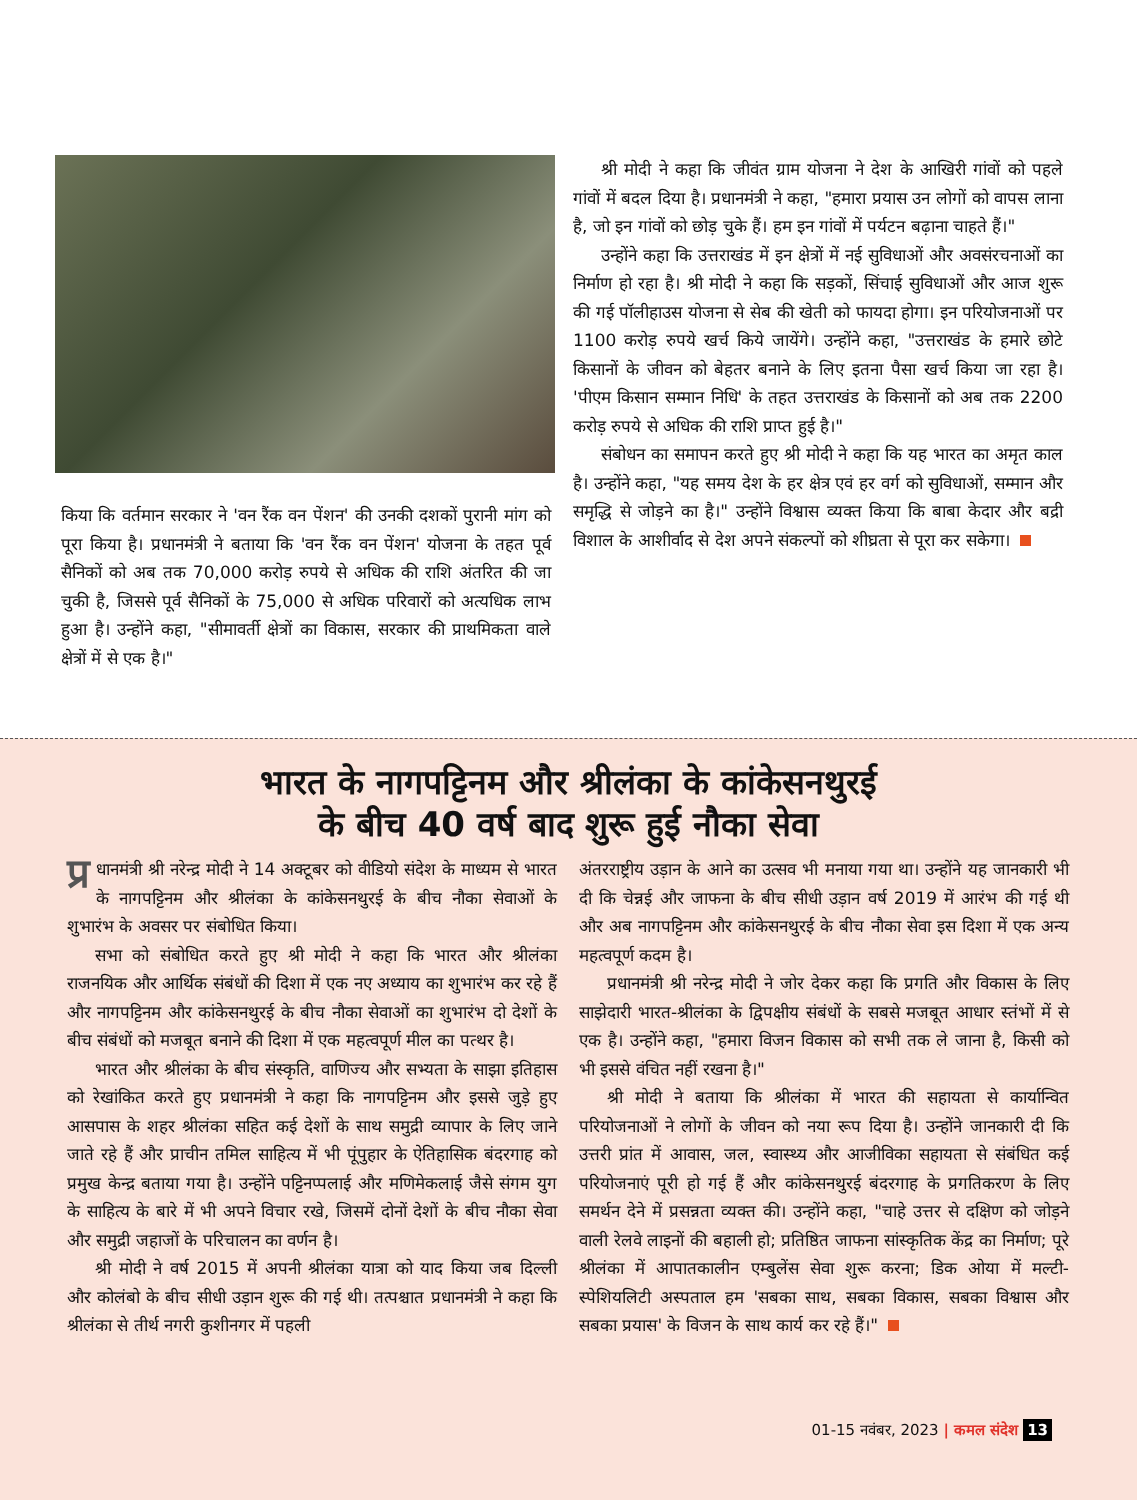किया कि वर्तमान सरकार ने 'वन रैंक वन पेंशन' की उनकी दशकों पुरानी मांग को पूरा किया है। प्रधानमंत्री ने बताया कि 'वन रैंक वन पेंशन' योजना के तहत पूर्व सैनिकों को अब तक 70,000 करोड़ रुपये से अधिक की राशि अंतरित की जा चुकी है, जिससे पूर्व सैनिकों के 75,000 से अधिक परिवारों को अत्यधिक लाभ हुआ है। उन्होंने कहा, "सीमावर्ती क्षेत्रों का विकास, सरकार की प्राथमिकता वाले क्षेत्रों में से एक है।"
श्री मोदी ने कहा कि जीवंत ग्राम योजना ने देश के आखिरी गांवों को पहले गांवों में बदल दिया है। प्रधानमंत्री ने कहा, "हमारा प्रयास उन लोगों को वापस लाना है, जो इन गांवों को छोड़ चुके हैं। हम इन गांवों में पर्यटन बढ़ाना चाहते हैं।"
उन्होंने कहा कि उत्तराखंड में इन क्षेत्रों में नई सुविधाओं और अवसंरचनाओं का निर्माण हो रहा है। श्री मोदी ने कहा कि सड़कों, सिंचाई सुविधाओं और आज शुरू की गई पॉलीहाउस योजना से सेब की खेती को फायदा होगा। इन परियोजनाओं पर 1100 करोड़ रुपये खर्च किये जायेंगे। उन्होंने कहा, "उत्तराखंड के हमारे छोटे किसानों के जीवन को बेहतर बनाने के लिए इतना पैसा खर्च किया जा रहा है। 'पीएम किसान सम्मान निधि' के तहत उत्तराखंड के किसानों को अब तक 2200 करोड़ रुपये से अधिक की राशि प्राप्त हुई है।"
संबोधन का समापन करते हुए श्री मोदी ने कहा कि यह भारत का अमृत काल है। उन्होंने कहा, "यह समय देश के हर क्षेत्र एवं हर वर्ग को सुविधाओं, सम्मान और समृद्धि से जोड़ने का है।" उन्होंने विश्वास व्यक्त किया कि बाबा केदार और बद्री विशाल के आशीर्वाद से देश अपने संकल्पों को शीघ्रता से पूरा कर सकेगा।
भारत के नागपट्टिनम और श्रीलंका के कांकेसनथुरई
के बीच 40 वर्ष बाद शुरू हुई नौका सेवा
प्र धानमंत्री श्री नरेन्द्र मोदी ने 14 अक्टूबर को वीडियो संदेश के माध्यम से भारत के नागपट्टिनम और श्रीलंका के कांकेसनथुरई के बीच नौका सेवाओं के शुभारंभ के अवसर पर संबोधित किया।
सभा को संबोधित करते हुए श्री मोदी ने कहा कि भारत और श्रीलंका राजनयिक और आर्थिक संबंधों की दिशा में एक नए अध्याय का शुभारंभ कर रहे हैं और नागपट्टिनम और कांकेसनथुरई के बीच नौका सेवाओं का शुभारंभ दो देशों के बीच संबंधों को मजबूत बनाने की दिशा में एक महत्वपूर्ण मील का पत्थर है।
भारत और श्रीलंका के बीच संस्कृति, वाणिज्य और सभ्यता के साझा इतिहास को रेखांकित करते हुए प्रधानमंत्री ने कहा कि नागपट्टिनम और इससे जुड़े हुए आसपास के शहर श्रीलंका सहित कई देशों के साथ समुद्री व्यापार के लिए जाने जाते रहे हैं और प्राचीन तमिल साहित्य में भी पूंपुहार के ऐतिहासिक बंदरगाह को प्रमुख केन्द्र बताया गया है। उन्होंने पट्टिनप्पलाई और मणिमेकलाई जैसे संगम युग के साहित्य के बारे में भी अपने विचार रखे, जिसमें दोनों देशों के बीच नौका सेवा और समुद्री जहाजों के परिचालन का वर्णन है।
श्री मोदी ने वर्ष 2015 में अपनी श्रीलंका यात्रा को याद किया जब दिल्ली और कोलंबो के बीच सीधी उड़ान शुरू की गई थी। तत्पश्चात प्रधानमंत्री ने कहा कि श्रीलंका से तीर्थ नगरी कुशीनगर में पहली
अंतरराष्ट्रीय उड़ान के आने का उत्सव भी मनाया गया था। उन्होंने यह जानकारी भी दी कि चेन्नई और जाफना के बीच सीधी उड़ान वर्ष 2019 में आरंभ की गई थी और अब नागपट्टिनम और कांकेसनथुरई के बीच नौका सेवा इस दिशा में एक अन्य महत्वपूर्ण कदम है।
प्रधानमंत्री श्री नरेन्द्र मोदी ने जोर देकर कहा कि प्रगति और विकास के लिए साझेदारी भारत-श्रीलंका के द्विपक्षीय संबंधों के सबसे मजबूत आधार स्तंभों में से एक है। उन्होंने कहा, "हमारा विजन विकास को सभी तक ले जाना है, किसी को भी इससे वंचित नहीं रखना है।"
श्री मोदी ने बताया कि श्रीलंका में भारत की सहायता से कार्यान्वित परियोजनाओं ने लोगों के जीवन को नया रूप दिया है। उन्होंने जानकारी दी कि उत्तरी प्रांत में आवास, जल, स्वास्थ्य और आजीविका सहायता से संबंधित कई परियोजनाएं पूरी हो गई हैं और कांकेसनथुरई बंदरगाह के प्रगतिकरण के लिए समर्थन देने में प्रसन्नता व्यक्त की। उन्होंने कहा, "चाहे उत्तर से दक्षिण को जोड़ने वाली रेलवे लाइनों की बहाली हो; प्रतिष्ठित जाफना सांस्कृतिक केंद्र का निर्माण; पूरे श्रीलंका में आपातकालीन एम्बुलेंस सेवा शुरू करना; डिक ओया में मल्टी-स्पेशियलिटी अस्पताल हम 'सबका साथ, सबका विकास, सबका विश्वास और सबका प्रयास' के विजन के साथ कार्य कर रहे हैं।"
01-15 नवंबर, 2023 | कमल संदेश 13